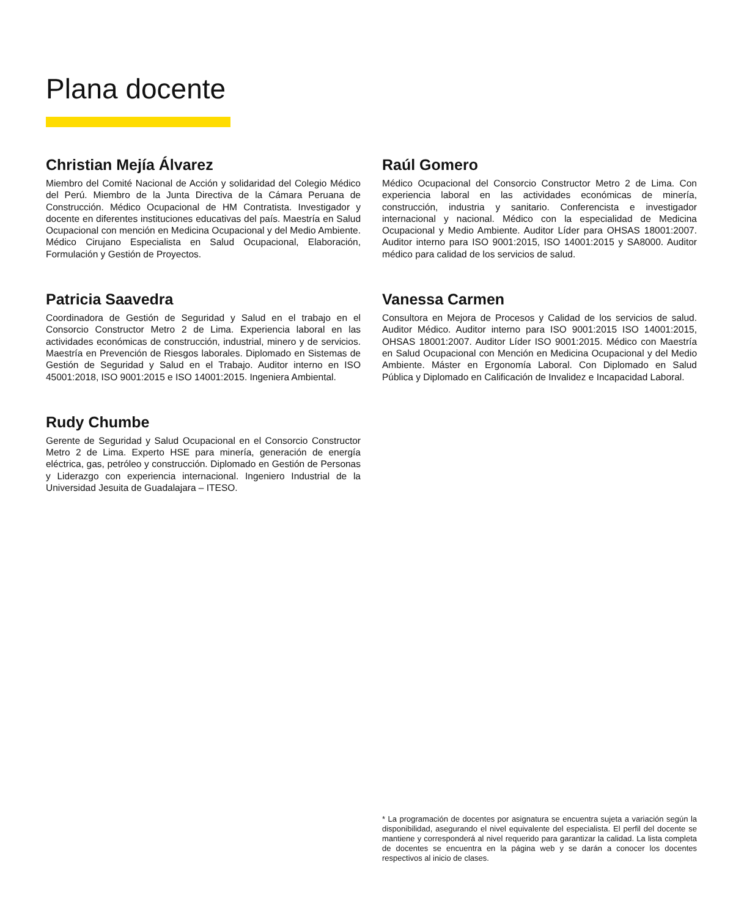Plana docente
Christian Mejía Álvarez
Miembro del Comité Nacional de Acción y solidaridad del Colegio Médico del Perú. Miembro de la Junta Directiva de la Cámara Peruana de Construcción. Médico Ocupacional de HM Contratista. Investigador y docente en diferentes instituciones educativas del país. Maestría en Salud Ocupacional con mención en Medicina Ocupacional y del Medio Ambiente. Médico Cirujano Especialista en Salud Ocupacional, Elaboración, Formulación y Gestión de Proyectos.
Raúl Gomero
Médico Ocupacional del Consorcio Constructor Metro 2 de Lima. Con experiencia laboral en las actividades económicas de minería, construcción, industria y sanitario. Conferencista e investigador internacional y nacional. Médico con la especialidad de Medicina Ocupacional y Medio Ambiente. Auditor Líder para OHSAS 18001:2007. Auditor interno para ISO 9001:2015, ISO 14001:2015 y SA8000. Auditor médico para calidad de los servicios de salud.
Patricia Saavedra
Coordinadora de Gestión de Seguridad y Salud en el trabajo en el Consorcio Constructor Metro 2 de Lima. Experiencia laboral en las actividades económicas de construcción, industrial, minero y de servicios. Maestría en Prevención de Riesgos laborales. Diplomado en Sistemas de Gestión de Seguridad y Salud en el Trabajo. Auditor interno en ISO 45001:2018, ISO 9001:2015 e ISO 14001:2015. Ingeniera Ambiental.
Vanessa Carmen
Consultora en Mejora de Procesos y Calidad de los servicios de salud. Auditor Médico. Auditor interno para ISO 9001:2015 ISO 14001:2015, OHSAS 18001:2007. Auditor Líder ISO 9001:2015. Médico con Maestría en Salud Ocupacional con Mención en Medicina Ocupacional y del Medio Ambiente. Máster en Ergonomía Laboral. Con Diplomado en Salud Pública y Diplomado en Calificación de Invalidez e Incapacidad Laboral.
Rudy Chumbe
Gerente de Seguridad y Salud Ocupacional en el Consorcio Constructor Metro 2 de Lima. Experto HSE para minería, generación de energía eléctrica, gas, petróleo y construcción. Diplomado en Gestión de Personas y Liderazgo con experiencia internacional. Ingeniero Industrial de la Universidad Jesuita de Guadalajara – ITESO.
* La programación de docentes por asignatura se encuentra sujeta a variación según la disponibilidad, asegurando el nivel equivalente del especialista. El perfil del docente se mantiene y corresponderá al nivel requerido para garantizar la calidad. La lista completa de docentes se encuentra en la página web y se darán a conocer los docentes respectivos al inicio de clases.